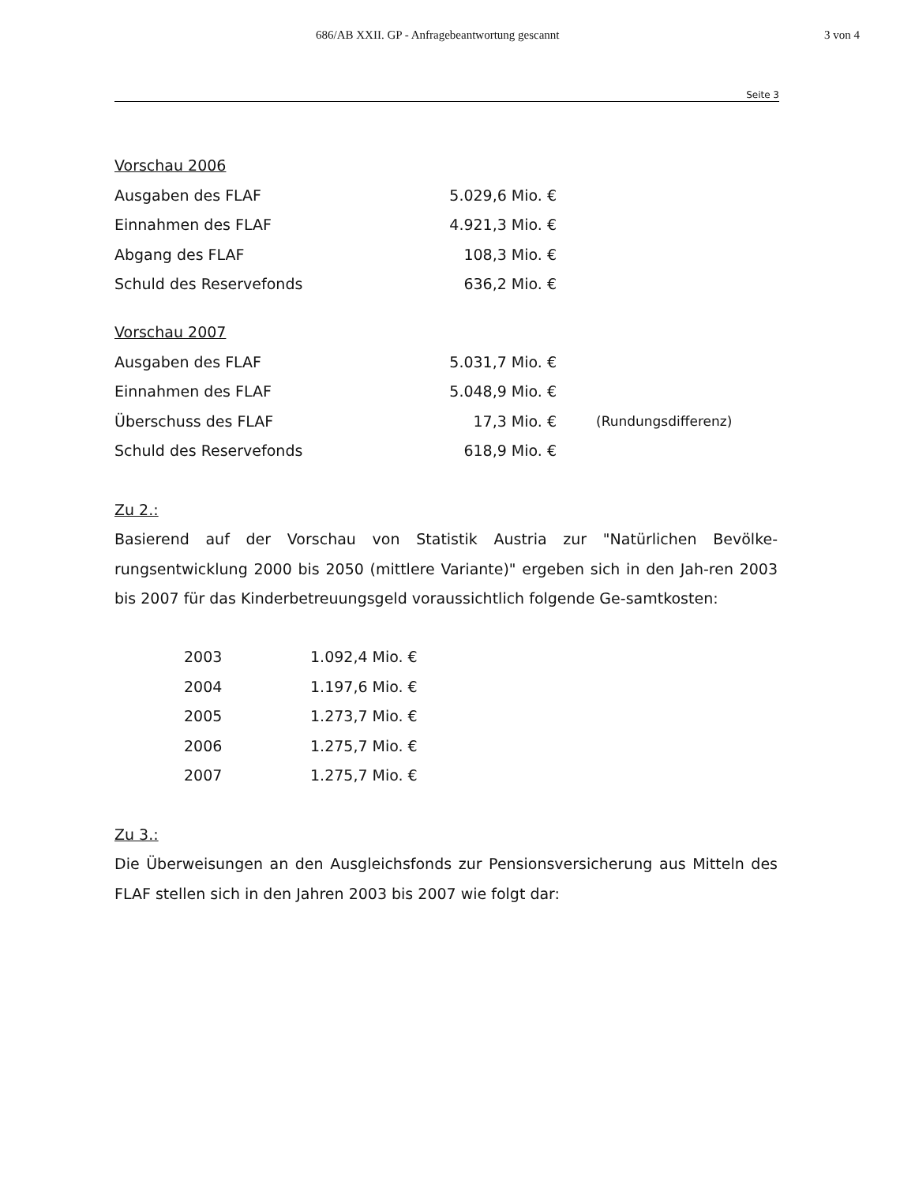686/AB XXII. GP - Anfragebeantwortung gescannt 3 von 4
Seite 3
Vorschau 2006
| Ausgaben des FLAF | 5.029,6 Mio. € | |
| Einnahmen des FLAF | 4.921,3 Mio. € | |
| Abgang des FLAF | 108,3 Mio. € | |
| Schuld des Reservefonds | 636,2 Mio. € | |
Vorschau 2007
| Ausgaben des FLAF | 5.031,7 Mio. € | |
| Einnahmen des FLAF | 5.048,9 Mio. € | |
| Überschuss des FLAF | 17,3 Mio. € | (Rundungsdifferenz) |
| Schuld des Reservefonds | 618,9 Mio. € | |
Zu 2.:
Basierend auf der Vorschau von Statistik Austria zur "Natürlichen Bevölke-rungsentwicklung 2000 bis 2050 (mittlere Variante)" ergeben sich in den Jah-ren 2003 bis 2007 für das Kinderbetreuungsgeld voraussichtlich folgende Ge-samtkosten:
| 2003 | 1.092,4 Mio. € |
| 2004 | 1.197,6 Mio. € |
| 2005 | 1.273,7 Mio. € |
| 2006 | 1.275,7 Mio. € |
| 2007 | 1.275,7 Mio. € |
Zu 3.:
Die Überweisungen an den Ausgleichsfonds zur Pensionsversicherung aus Mitteln des FLAF stellen sich in den Jahren 2003 bis 2007 wie folgt dar: